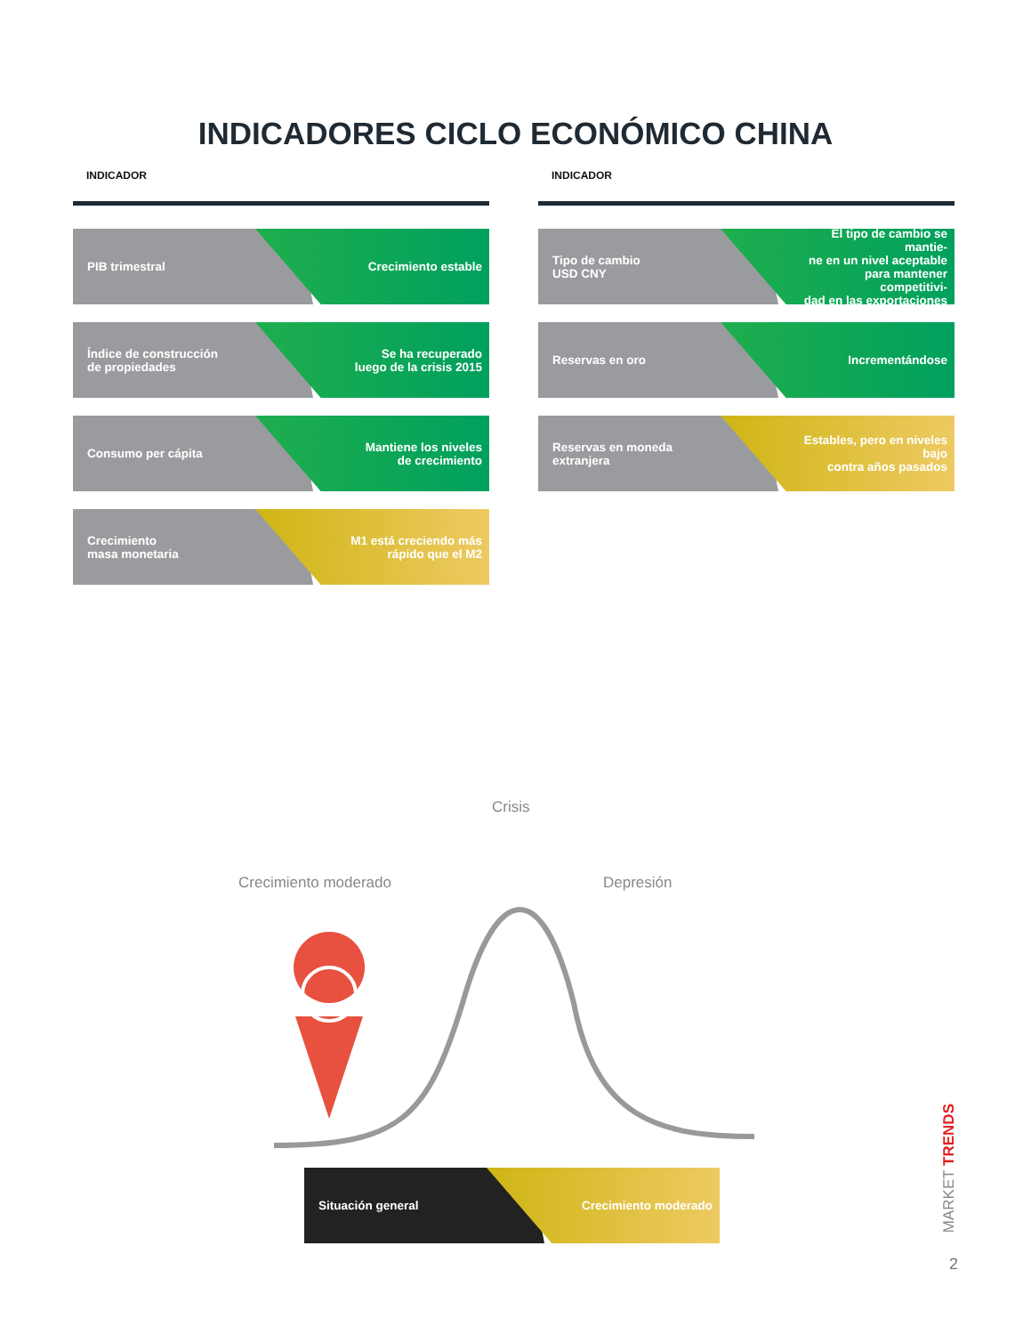INDICADORES CICLO ECONÓMICO CHINA
INDICADOR
PIB trimestral Crecimiento estable
Índice de construcción
de propiedades
Se ha recuperado
luego de la crisis 2015
Consumo per cápita Mantiene los niveles
de crecimiento
Crecimiento
masa monetaria
M1 está creciendo más
rápido que el M2
INDICADOR
Tipo de cambio
USD CNY
El tipo de cambio se mantie-
ne en un nivel aceptable
para mantener competitivi-
dad en las exportaciones
Reservas en oro Incrementándose
Reservas en moneda
extranjera
Estables, pero en niveles bajo
contra años pasados
Crisis
Crecimiento moderado Depresión
Situación general Crecimiento moderado
MARKET TRENDS
2